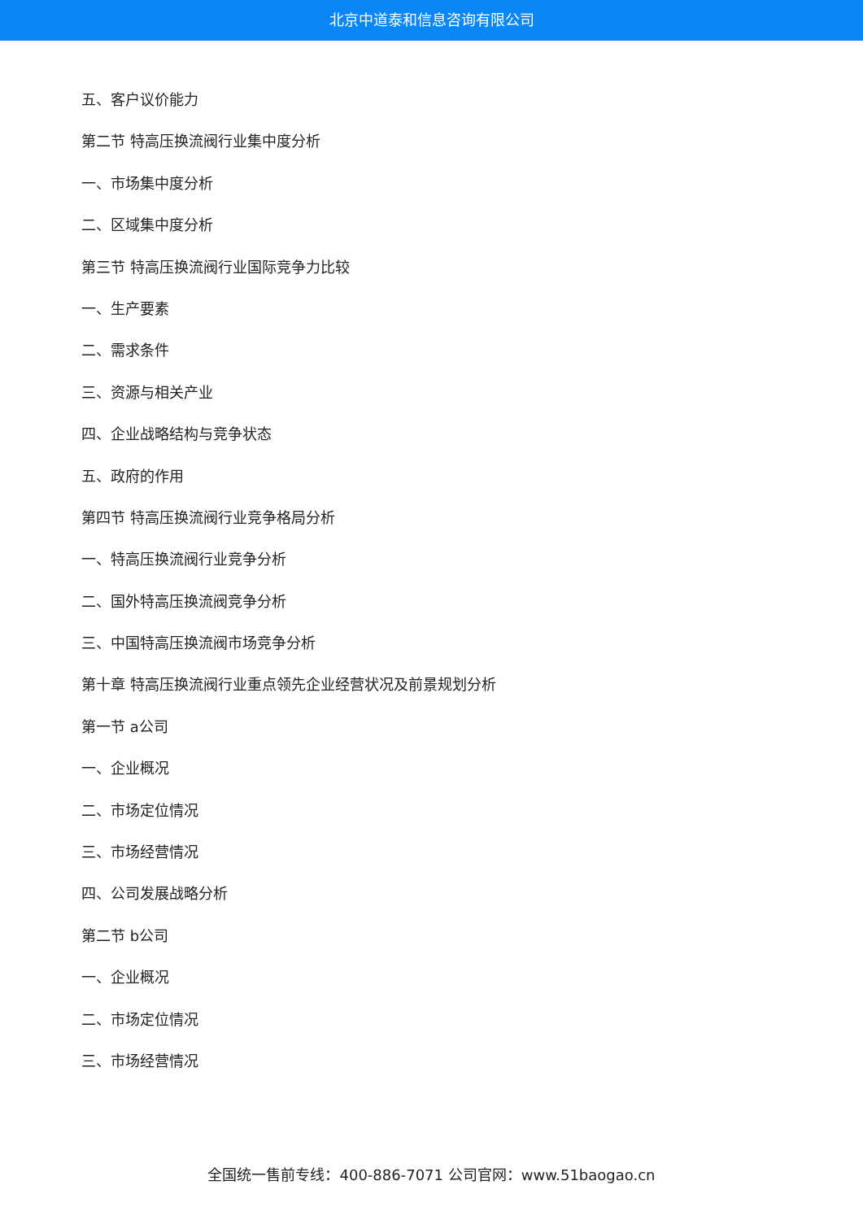北京中道泰和信息咨询有限公司
五、客户议价能力
第二节 特高压换流阀行业集中度分析
一、市场集中度分析
二、区域集中度分析
第三节 特高压换流阀行业国际竞争力比较
一、生产要素
二、需求条件
三、资源与相关产业
四、企业战略结构与竞争状态
五、政府的作用
第四节 特高压换流阀行业竞争格局分析
一、特高压换流阀行业竞争分析
二、国外特高压换流阀竞争分析
三、中国特高压换流阀市场竞争分析
第十章 特高压换流阀行业重点领先企业经营状况及前景规划分析
第一节 a公司
一、企业概况
二、市场定位情况
三、市场经营情况
四、公司发展战略分析
第二节 b公司
一、企业概况
二、市场定位情况
三、市场经营情况
全国统一售前专线：400-886-7071 公司官网：www.51baogao.cn